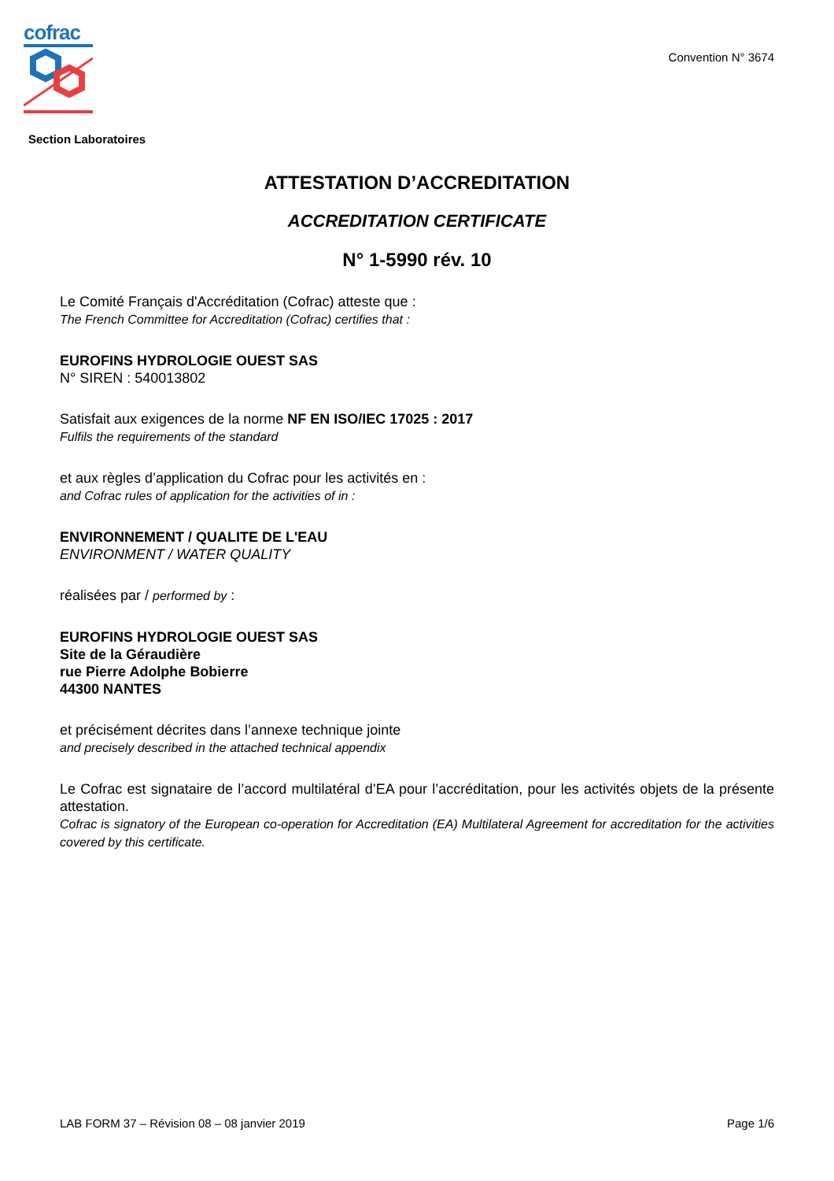cofrac
Convention N° 3674
Section Laboratoires
ATTESTATION D’ACCREDITATION
ACCREDITATION CERTIFICATE
N° 1-5990 rév. 10
Le Comité Français d'Accréditation (Cofrac) atteste que :
The French Committee for Accreditation (Cofrac) certifies that :
EUROFINS HYDROLOGIE OUEST SAS
N° SIREN : 540013802
Satisfait aux exigences de la norme NF EN ISO/IEC 17025 : 2017
Fulfils the requirements of the standard
et aux règles d’application du Cofrac pour les activités en :
and Cofrac rules of application for the activities of in :
ENVIRONNEMENT / QUALITE DE L'EAU
ENVIRONMENT / WATER QUALITY
réalisées par / performed by :
EUROFINS HYDROLOGIE OUEST SAS
Site de la Géraudière
rue Pierre Adolphe Bobierre
44300 NANTES
et précisément décrites dans l’annexe technique jointe
and precisely described in the attached technical appendix
Le Cofrac est signataire de l’accord multilatéral d’EA pour l’accréditation, pour les activités objets de la présente attestation.
Cofrac is signatory of the European co-operation for Accreditation (EA) Multilateral Agreement for accreditation for the activities covered by this certificate.
LAB FORM 37 – Révision 08 – 08 janvier 2019 Page 1/6